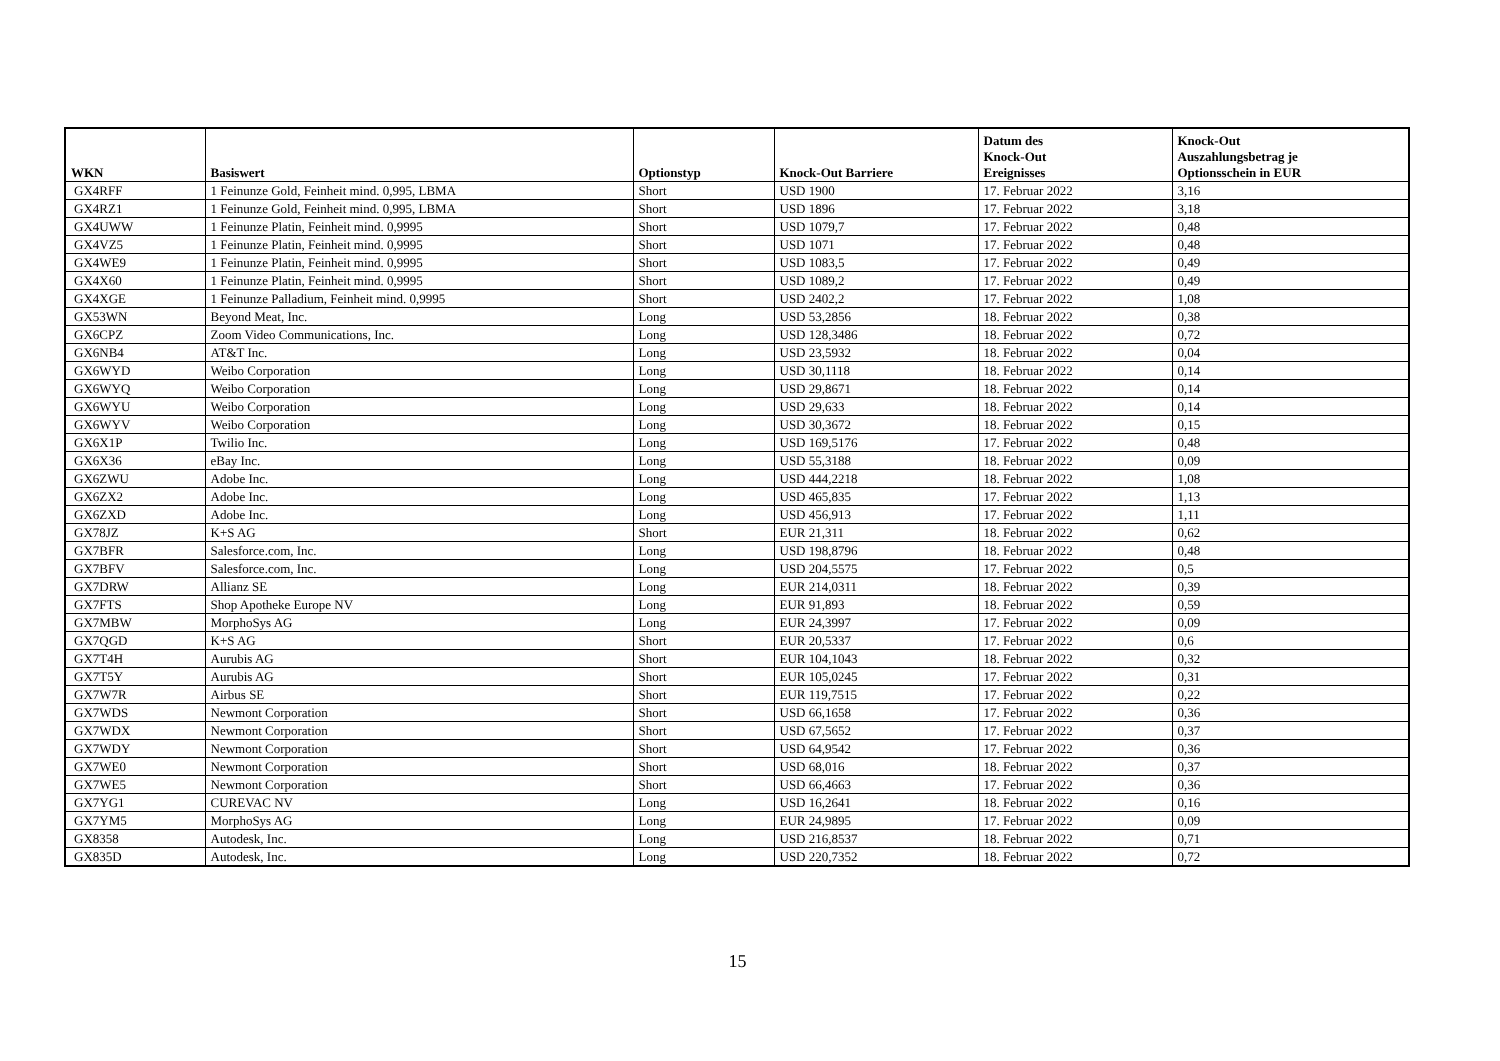| WKN | Basiswert | Optionstyp | Knock-Out Barriere | Datum des Knock-Out Ereignisses | Knock-Out Auszahlungsbetrag je Optionsschein in EUR |
| --- | --- | --- | --- | --- | --- |
| GX4RFF | 1 Feinunze Gold, Feinheit mind. 0,995, LBMA | Short | USD 1900 | 17. Februar 2022 | 3,16 |
| GX4RZ1 | 1 Feinunze Gold, Feinheit mind. 0,995, LBMA | Short | USD 1896 | 17. Februar 2022 | 3,18 |
| GX4UWW | 1 Feinunze Platin, Feinheit mind. 0,9995 | Short | USD 1079,7 | 17. Februar 2022 | 0,48 |
| GX4VZ5 | 1 Feinunze Platin, Feinheit mind. 0,9995 | Short | USD 1071 | 17. Februar 2022 | 0,48 |
| GX4WE9 | 1 Feinunze Platin, Feinheit mind. 0,9995 | Short | USD 1083,5 | 17. Februar 2022 | 0,49 |
| GX4X60 | 1 Feinunze Platin, Feinheit mind. 0,9995 | Short | USD 1089,2 | 17. Februar 2022 | 0,49 |
| GX4XGE | 1 Feinunze Palladium, Feinheit mind. 0,9995 | Short | USD 2402,2 | 17. Februar 2022 | 1,08 |
| GX53WN | Beyond Meat, Inc. | Long | USD 53,2856 | 18. Februar 2022 | 0,38 |
| GX6CPZ | Zoom Video Communications, Inc. | Long | USD 128,3486 | 18. Februar 2022 | 0,72 |
| GX6NB4 | AT&T Inc. | Long | USD 23,5932 | 18. Februar 2022 | 0,04 |
| GX6WYD | Weibo Corporation | Long | USD 30,1118 | 18. Februar 2022 | 0,14 |
| GX6WYQ | Weibo Corporation | Long | USD 29,8671 | 18. Februar 2022 | 0,14 |
| GX6WYU | Weibo Corporation | Long | USD 29,633 | 18. Februar 2022 | 0,14 |
| GX6WYV | Weibo Corporation | Long | USD 30,3672 | 18. Februar 2022 | 0,15 |
| GX6X1P | Twilio Inc. | Long | USD 169,5176 | 17. Februar 2022 | 0,48 |
| GX6X36 | eBay Inc. | Long | USD 55,3188 | 18. Februar 2022 | 0,09 |
| GX6ZWU | Adobe Inc. | Long | USD 444,2218 | 18. Februar 2022 | 1,08 |
| GX6ZX2 | Adobe Inc. | Long | USD 465,835 | 17. Februar 2022 | 1,13 |
| GX6ZXD | Adobe Inc. | Long | USD 456,913 | 17. Februar 2022 | 1,11 |
| GX78JZ | K+S AG | Short | EUR 21,311 | 18. Februar 2022 | 0,62 |
| GX7BFR | Salesforce.com, Inc. | Long | USD 198,8796 | 18. Februar 2022 | 0,48 |
| GX7BFV | Salesforce.com, Inc. | Long | USD 204,5575 | 17. Februar 2022 | 0,5 |
| GX7DRW | Allianz SE | Long | EUR 214,0311 | 18. Februar 2022 | 0,39 |
| GX7FTS | Shop Apotheke Europe NV | Long | EUR 91,893 | 18. Februar 2022 | 0,59 |
| GX7MBW | MorphoSys AG | Long | EUR 24,3997 | 17. Februar 2022 | 0,09 |
| GX7QGD | K+S AG | Short | EUR 20,5337 | 17. Februar 2022 | 0,6 |
| GX7T4H | Aurubis AG | Short | EUR 104,1043 | 18. Februar 2022 | 0,32 |
| GX7T5Y | Aurubis AG | Short | EUR 105,0245 | 17. Februar 2022 | 0,31 |
| GX7W7R | Airbus SE | Short | EUR 119,7515 | 17. Februar 2022 | 0,22 |
| GX7WDS | Newmont Corporation | Short | USD 66,1658 | 17. Februar 2022 | 0,36 |
| GX7WDX | Newmont Corporation | Short | USD 67,5652 | 17. Februar 2022 | 0,37 |
| GX7WDY | Newmont Corporation | Short | USD 64,9542 | 17. Februar 2022 | 0,36 |
| GX7WE0 | Newmont Corporation | Short | USD 68,016 | 18. Februar 2022 | 0,37 |
| GX7WE5 | Newmont Corporation | Short | USD 66,4663 | 17. Februar 2022 | 0,36 |
| GX7YG1 | CUREVAC NV | Long | USD 16,2641 | 18. Februar 2022 | 0,16 |
| GX7YM5 | MorphoSys AG | Long | EUR 24,9895 | 17. Februar 2022 | 0,09 |
| GX8358 | Autodesk, Inc. | Long | USD 216,8537 | 18. Februar 2022 | 0,71 |
| GX835D | Autodesk, Inc. | Long | USD 220,7352 | 18. Februar 2022 | 0,72 |
15